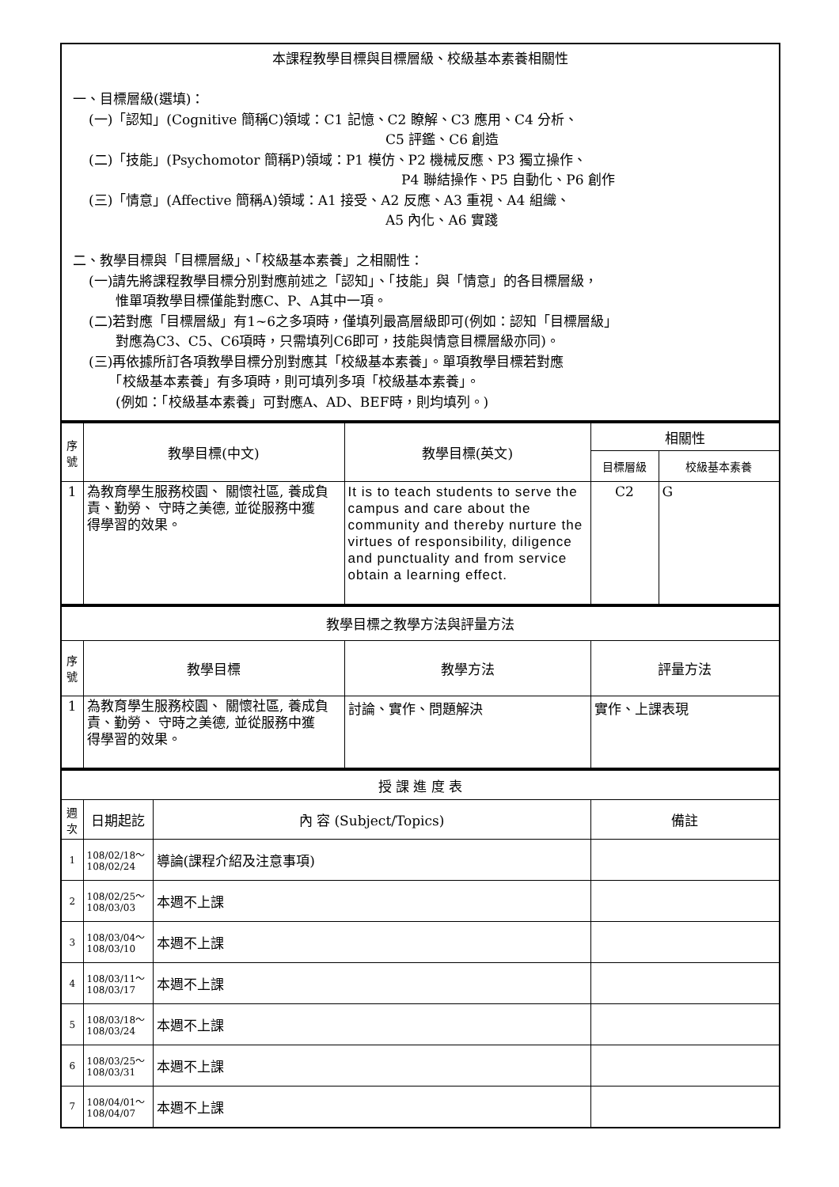| 本課程教學目標與目標層級、校級基本素養相關性 一、目標層級(選填)： (一)「認知」(Cognitive 簡稱C)領域：C1 記憶、C2 瞭解、C3 應用、C4 分析、 C5 評鑑、C6 創造 (二)「技能」(Psychomotor 簡稱P)領域：P1 模仿、P2 機械反應、P3 獨立操作、 P4 聯結操作、P5 自動化、P6 創作 (三)「情意」(Affective 簡稱A)領域：A1 接受、A2 反應、A3 重視、A4 組織、 A5 內化、A6 實踐 二、教學目標與「目標層級」、「校級基本素養」之相關性： (一)請先將課程教學目標分別對應前述之「認知」、「技能」與「情意」的各目標層級， 惟單項教學目標僅能對應C、P、A其中一項。 (二)若對應「目標層級」有1~6之多項時，僅填列最高層級即可(例如：認知「目標層級」 對應為C3、C5、C6項時，只需填列C6即可，技能與情意目標層級亦同)。 (三)再依據所訂各項教學目標分別對應其「校級基本素養」。單項教學目標若對應 「校級基本素養」有多項時，則可填列多項「校級基本素養」。 (例如：「校級基本素養」可對應A、AD、BEF時，則均填列。) |
| 序 號 | 教學目標(中文) | 教學目標(英文) | 相關性 | |
| --- | --- | --- | --- | --- |
| | | | 目標層級 | 校級基本素養 |
| 1 | 為教育學生服務校園、 關懷社區, 養成負責、勤勞、 守時之美德, 並從服務中獲 得學習的效果。 | It is to teach students to serve the campus and care about the community and thereby nurture the virtues of responsibility, diligence and punctuality and from service obtain a learning effect. | C2 | G |
| 教學目標之教學方法與評量方法 | | | |
| 序 號 | 教學目標 | 教學方法 | 評量方法 |
| 1 | 為教育學生服務校園、 關懷社區, 養成負責、勤勞、 守時之美德, 並從服務中獲 得學習的效果。 | 討論、實作、問題解決 | 實作、上課表現 |
| 授 課 進 度 表 | | | |
| 週 次 | 日期起訖 | 內 容 (Subject/Topics) | 備註 |
| 1 | 108/02/18～ 108/02/24 | 導論(課程介紹及注意事項) | |
| 2 | 108/02/25～ 108/03/03 | 本週不上課 | |
| 3 | 108/03/04～ 108/03/10 | 本週不上課 | |
| 4 | 108/03/11～ 108/03/17 | 本週不上課 | |
| 5 | 108/03/18～ 108/03/24 | 本週不上課 | |
| 6 | 108/03/25～ 108/03/31 | 本週不上課 | |
| 7 | 108/04/01～ 108/04/07 | 本週不上課 | |